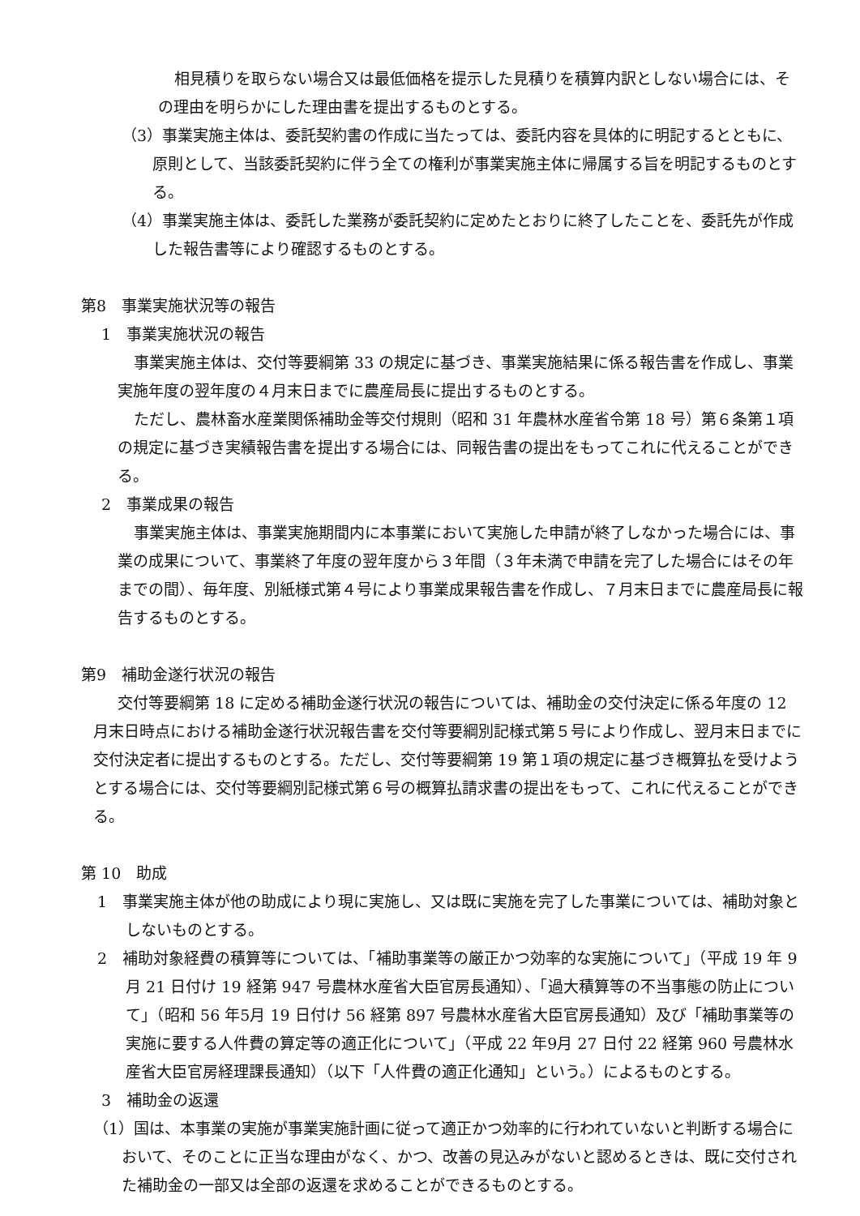相見積りを取らない場合又は最低価格を提示した見積りを積算内訳としない場合には、その理由を明らかにした理由書を提出するものとする。
（3）事業実施主体は、委託契約書の作成に当たっては、委託内容を具体的に明記するとともに、原則として、当該委託契約に伴う全ての権利が事業実施主体に帰属する旨を明記するものとする。
（4）事業実施主体は、委託した業務が委託契約に定めたとおりに終了したことを、委託先が作成した報告書等により確認するものとする。
第8　事業実施状況等の報告
1　事業実施状況の報告
事業実施主体は、交付等要綱第 33 の規定に基づき、事業実施結果に係る報告書を作成し、事業実施年度の翌年度の４月末日までに農産局長に提出するものとする。
ただし、農林畜水産業関係補助金等交付規則（昭和 31 年農林水産省令第 18 号）第６条第１項の規定に基づき実績報告書を提出する場合には、同報告書の提出をもってこれに代えることができる。
2　事業成果の報告
事業実施主体は、事業実施期間内に本事業において実施した申請が終了しなかった場合には、事業の成果について、事業終了年度の翌年度から３年間（３年未満で申請を完了した場合にはその年までの間）、毎年度、別紙様式第４号により事業成果報告書を作成し、７月末日までに農産局長に報告するものとする。
第9　補助金遂行状況の報告
交付等要綱第 18 に定める補助金遂行状況の報告については、補助金の交付決定に係る年度の 12 月末日時点における補助金遂行状況報告書を交付等要綱別記様式第５号により作成し、翌月末日までに交付決定者に提出するものとする。ただし、交付等要綱第 19 第１項の規定に基づき概算払を受けようとする場合には、交付等要綱別記様式第６号の概算払請求書の提出をもって、これに代えることができる。
第 10　助成
1　事業実施主体が他の助成により現に実施し、又は既に実施を完了した事業については、補助対象としないものとする。
2　補助対象経費の積算等については、「補助事業等の厳正かつ効率的な実施について」（平成 19 年 9 月 21 日付け 19 経第 947 号農林水産省大臣官房長通知）、「過大積算等の不当事態の防止について」（昭和 56 年5月 19 日付け 56 経第 897 号農林水産省大臣官房長通知）及び「補助事業等の実施に要する人件費の算定等の適正化について」（平成 22 年9月 27 日付 22 経第 960 号農林水産省大臣官房経理課長通知）（以下「人件費の適正化通知」という。）によるものとする。
3　補助金の返還
（1）国は、本事業の実施が事業実施計画に従って適正かつ効率的に行われていないと判断する場合において、そのことに正当な理由がなく、かつ、改善の見込みがないと認めるときは、既に交付された補助金の一部又は全部の返還を求めることができるものとする。